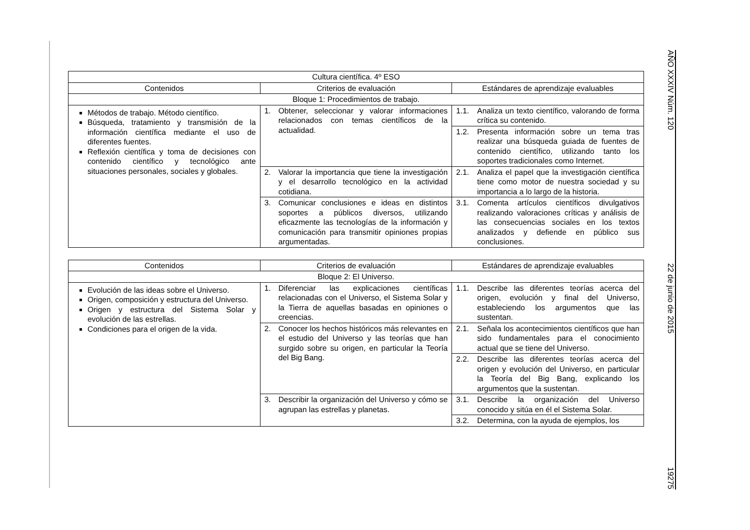AÑO XXXIV Núm. 120 22 de junio de 2015 19275
| Cultura científica. 4º ESO | | |
| --- | --- | --- |
| Contenidos | Criterios de evaluación | Estándares de aprendizaje evaluables |
| Bloque 1: Procedimientos de trabajo. | | |
| Métodos de trabajo. Método científico. Búsqueda, tratamiento y transmisión de la información científica mediante el uso de diferentes fuentes. Reflexión científica y toma de decisiones con contenido científico y tecnológico ante situaciones personales, sociales y globales. | 1. Obtener, seleccionar y valorar informaciones relacionados con temas científicos de la actualidad. | 1.1. Analiza un texto científico, valorando de forma crítica su contenido. |
| | | 1.2. Presenta información sobre un tema tras realizar una búsqueda guiada de fuentes de contenido científico, utilizando tanto los soportes tradicionales como Internet. |
| | 2. Valorar la importancia que tiene la investigación y el desarrollo tecnológico en la actividad cotidiana. | 2.1. Analiza el papel que la investigación científica tiene como motor de nuestra sociedad y su importancia a lo largo de la historia. |
| | 3. Comunicar conclusiones e ideas en distintos soportes a públicos diversos, utilizando eficazmente las tecnologías de la información y comunicación para transmitir opiniones propias argumentadas. | 3.1. Comenta artículos científicos divulgativos realizando valoraciones críticas y análisis de las consecuencias sociales en los textos analizados y defiende en público sus conclusiones. |
| Contenidos | Criterios de evaluación | Estándares de aprendizaje evaluables |
| --- | --- | --- |
| Bloque 2: El Universo. | | |
| Evolución de las ideas sobre el Universo. Origen, composición y estructura del Universo. Origen y estructura del Sistema Solar y evolución de las estrellas. Condiciones para el origen de la vida. | 1. Diferenciar las explicaciones científicas relacionadas con el Universo, el Sistema Solar y la Tierra de aquellas basadas en opiniones o creencias. | 1.1. Describe las diferentes teorías acerca del origen, evolución y final del Universo, estableciendo los argumentos que las sustentan. |
| | 2. Conocer los hechos históricos más relevantes en el estudio del Universo y las teorías que han surgido sobre su origen, en particular la Teoría del Big Bang. | 2.1. Señala los acontecimientos científicos que han sido fundamentales para el conocimiento actual que se tiene del Universo. |
| | | 2.2. Describe las diferentes teorías acerca del origen y evolución del Universo, en particular la Teoría del Big Bang, explicando los argumentos que la sustentan. |
| | 3. Describir la organización del Universo y cómo se agrupan las estrellas y planetas. | 3.1. Describe la organización del Universo conocido y sitúa en él el Sistema Solar. |
| | | 3.2. Determina, con la ayuda de ejemplos, los |